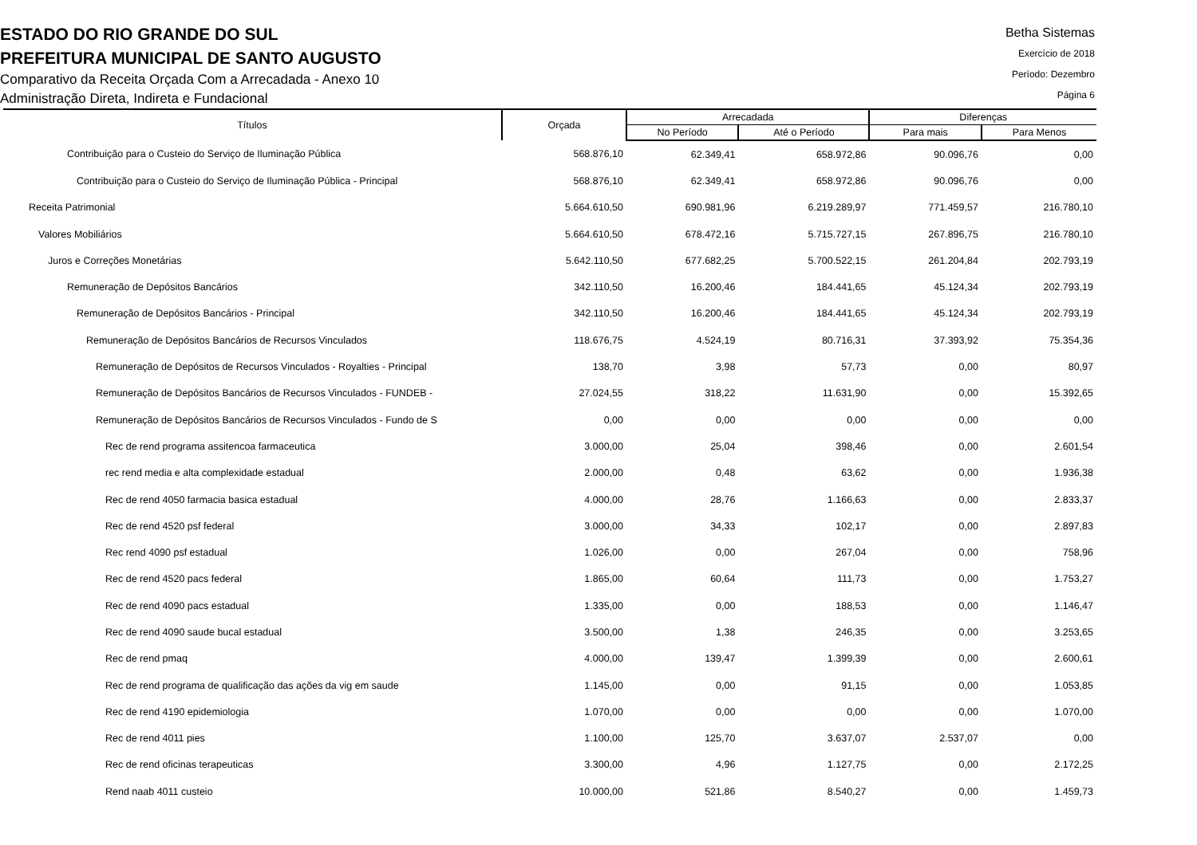ESTADO DO RIO GRANDE DO SUL
PREFEITURA MUNICIPAL DE SANTO AUGUSTO
Comparativo da Receita Orçada Com a Arrecadada - Anexo 10
Administração Direta, Indireta e Fundacional
Betha Sistemas
Exercício de 2018
Período: Dezembro
Página 6
| Títulos | Orçada | Arrecadada | | Diferenças | |
| --- | --- | --- | --- | --- | --- |
| | | No Período | Até o Período | Para mais | Para Menos |
| Contribuição para o Custeio do Serviço de Iluminação Pública | 568.876,10 | 62.349,41 | 658.972,86 | 90.096,76 | 0,00 |
| Contribuição para o Custeio do Serviço de Iluminação Pública - Principal | 568.876,10 | 62.349,41 | 658.972,86 | 90.096,76 | 0,00 |
| Receita Patrimonial | 5.664.610,50 | 690.981,96 | 6.219.289,97 | 771.459,57 | 216.780,10 |
| Valores Mobiliários | 5.664.610,50 | 678.472,16 | 5.715.727,15 | 267.896,75 | 216.780,10 |
| Juros e Correções Monetárias | 5.642.110,50 | 677.682,25 | 5.700.522,15 | 261.204,84 | 202.793,19 |
| Remuneração de Depósitos Bancários | 342.110,50 | 16.200,46 | 184.441,65 | 45.124,34 | 202.793,19 |
| Remuneração de Depósitos Bancários - Principal | 342.110,50 | 16.200,46 | 184.441,65 | 45.124,34 | 202.793,19 |
| Remuneração de Depósitos Bancários de Recursos Vinculados | 118.676,75 | 4.524,19 | 80.716,31 | 37.393,92 | 75.354,36 |
| Remuneração de Depósitos de Recursos Vinculados - Royalties - Principal | 138,70 | 3,98 | 57,73 | 0,00 | 80,97 |
| Remuneração de Depósitos Bancários de Recursos Vinculados - FUNDEB - | 27.024,55 | 318,22 | 11.631,90 | 0,00 | 15.392,65 |
| Remuneração de Depósitos Bancários de Recursos Vinculados - Fundo de S | 0,00 | 0,00 | 0,00 | 0,00 | 0,00 |
| Rec de rend programa assitencoa farmaceutica | 3.000,00 | 25,04 | 398,46 | 0,00 | 2.601,54 |
| rec rend media e alta complexidade estadual | 2.000,00 | 0,48 | 63,62 | 0,00 | 1.936,38 |
| Rec de rend 4050 farmacia basica estadual | 4.000,00 | 28,76 | 1.166,63 | 0,00 | 2.833,37 |
| Rec de rend 4520 psf federal | 3.000,00 | 34,33 | 102,17 | 0,00 | 2.897,83 |
| Rec rend 4090 psf estadual | 1.026,00 | 0,00 | 267,04 | 0,00 | 758,96 |
| Rec de rend 4520 pacs federal | 1.865,00 | 60,64 | 111,73 | 0,00 | 1.753,27 |
| Rec de rend 4090 pacs estadual | 1.335,00 | 0,00 | 188,53 | 0,00 | 1.146,47 |
| Rec de rend 4090 saude bucal estadual | 3.500,00 | 1,38 | 246,35 | 0,00 | 3.253,65 |
| Rec de rend pmaq | 4.000,00 | 139,47 | 1.399,39 | 0,00 | 2.600,61 |
| Rec de rend programa de qualificação das ações da vig em saude | 1.145,00 | 0,00 | 91,15 | 0,00 | 1.053,85 |
| Rec de rend 4190 epidemiologia | 1.070,00 | 0,00 | 0,00 | 0,00 | 1.070,00 |
| Rec de rend 4011 pies | 1.100,00 | 125,70 | 3.637,07 | 2.537,07 | 0,00 |
| Rec de rend oficinas terapeuticas | 3.300,00 | 4,96 | 1.127,75 | 0,00 | 2.172,25 |
| Rend naab 4011 custeio | 10.000,00 | 521,86 | 8.540,27 | 0,00 | 1.459,73 |